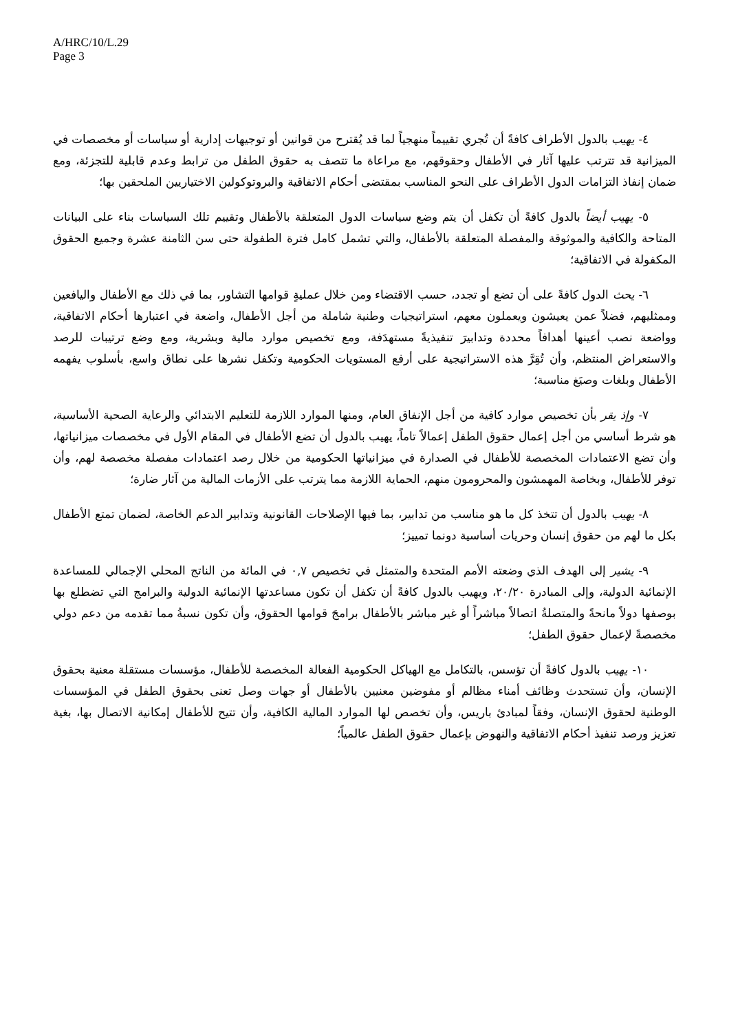A/HRC/10/L.29
Page 3
٤- يهيب بالدول الأطراف كافةً أن تُجري تقييماً منهجياً لما قد يُقترح من قوانين أو توجيهات إدارية أو سياسات أو مخصصات في الميزانية قد تترتب عليها آثار في الأطفال وحقوقهم، مع مراعاة ما تتصف به حقوق الطفل من ترابط وعدم قابلية للتجزئة، ومع ضمان إنفاذ التزامات الدول الأطراف على النحو المناسب بمقتضى أحكام الاتفاقية والبروتوكولين الاختياريين الملحقين بها؛
٥- يهيب أيضاً بالدول كافةً أن تكفل أن يتم وضع سياسات الدول المتعلقة بالأطفال وتقييم تلك السياسات بناء على البيانات المتاحة والكافية والموثوقة والمفصلة المتعلقة بالأطفال، والتي تشمل كامل فترة الطفولة حتى سن الثامنة عشرة وجميع الحقوق المكفولة في الاتفاقية؛
٦- يحث الدول كافةً على أن تضع أو تجدد، حسب الاقتضاء ومن خلال عمليةٍ قوامها التشاور، بما في ذلك مع الأطفال واليافعين وممثليهم، فضلاً عمن يعيشون ويعملون معهم، استراتيجيات وطنية شاملة من أجل الأطفال، واضعة في اعتبارها أحكام الاتفاقية، وواضعة نصب أعينها أهدافاً محددة وتدابيرَ تنفيذيةً مستهدَفة، ومع تخصيص موارد مالية وبشرية، ومع وضع ترتيبات للرصد والاستعراض المنتظم، وأن تُقِرَّ هذه الاستراتيجية على أرفع المستويات الحكومية وتكفل نشرها على نطاق واسع، بأسلوب يفهمه الأطفال وبلغات وصيَغ مناسبة؛
٧- وإذ يقر بأن تخصيص موارد كافية من أجل الإنفاق العام، ومنها الموارد اللازمة للتعليم الابتدائي والرعاية الصحية الأساسية، هو شرط أساسي من أجل إعمال حقوق الطفل إعمالاً تاماً، يهيب بالدول أن تضع الأطفال في المقام الأول في مخصصات ميزانياتها، وأن تضع الاعتمادات المخصصة للأطفال في الصدارة في ميزانياتها الحكومية من خلال رصد اعتمادات مفصلة مخصصة لهم، وأن توفر للأطفال، وبخاصة المهمشون والمحرومون منهم، الحماية اللازمة مما يترتب على الأزمات المالية من آثار ضارة؛
٨- يهيب بالدول أن تتخذ كل ما هو مناسب من تدابير، بما فيها الإصلاحات القانونية وتدابير الدعم الخاصة، لضمان تمتع الأطفال بكل ما لهم من حقوق إنسان وحريات أساسية دونما تمييز؛
٩- يشير إلى الهدف الذي وضعته الأمم المتحدة والمتمثل في تخصيص ٠,٧ في المائة من الناتج المحلي الإجمالي للمساعدة الإنمائية الدولية، وإلى المبادرة ٢٠/٢٠، ويهيب بالدول كافةً أن تكفل أن تكون مساعدتها الإنمائية الدولية والبرامج التي تضطلع بها بوصفها دولاً مانحةً والمتصلةُ اتصالاً مباشراً أو غير مباشر بالأطفال برامجَ قوامها الحقوق، وأن تكون نسبةُ مما تقدمه من دعم دولي مخصصةً لإعمال حقوق الطفل؛
١٠- يهيب بالدول كافةً أن تؤسس، بالتكامل مع الهياكل الحكومية الفعالة المخصصة للأطفال، مؤسسات مستقلة معنية بحقوق الإنسان، وأن تستحدث وظائف أمناء مظالم أو مفوضين معنيين بالأطفال أو جهات وصل تعنى بحقوق الطفل في المؤسسات الوطنية لحقوق الإنسان، وفقاً لمبادئ باريس، وأن تخصص لها الموارد المالية الكافية، وأن تتيح للأطفال إمكانية الاتصال بها، بغية تعزيز ورصد تنفيذ أحكام الاتفاقية والنهوض بإعمال حقوق الطفل عالمياً؛